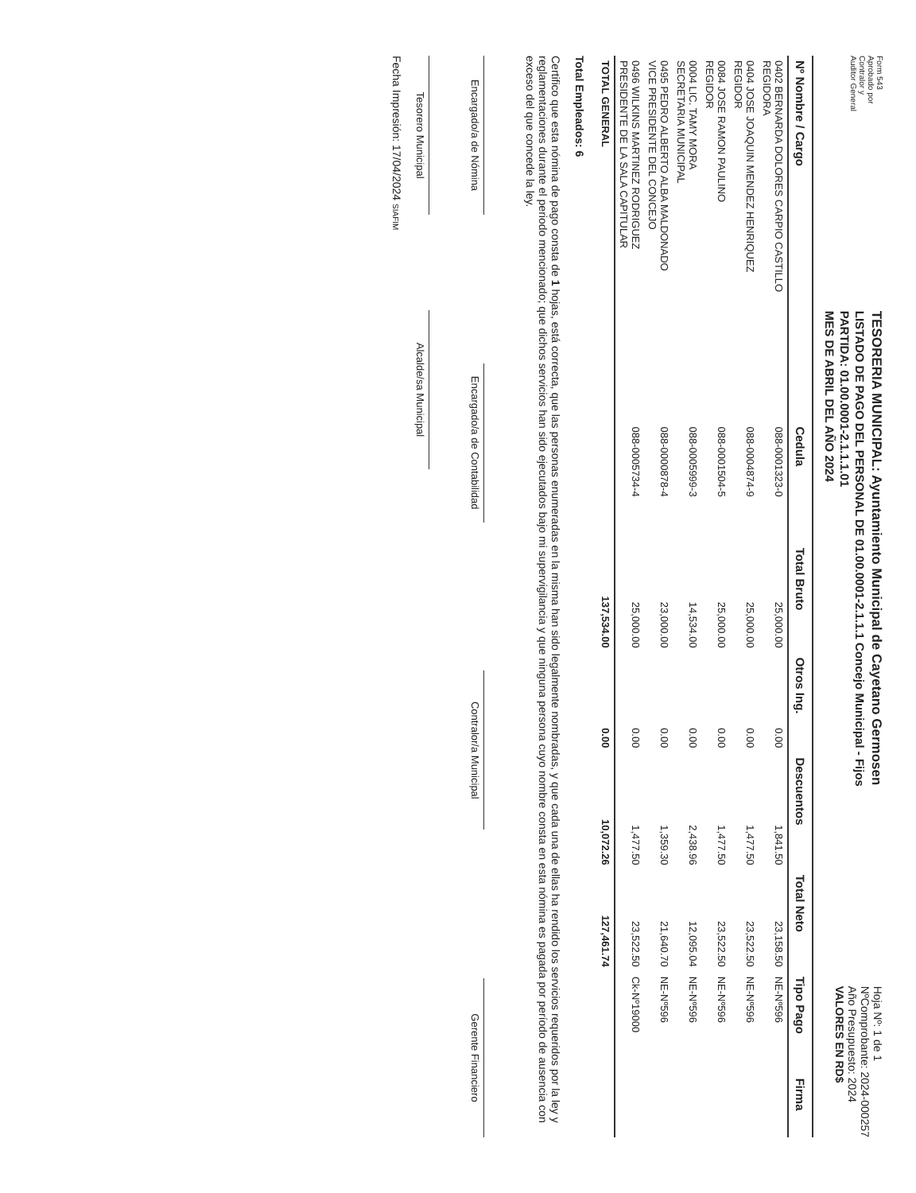Form 543
Aprobado por
Contralor y
Auditor General
TESORERIA MUNICIPAL: Ayuntamiento Municipal de Cayetano Germosen
LISTADO DE PAGO DEL PERSONAL DE 01.00.0001-2.1.1.1 Concejo Municipal - Fijos
PARTIDA: 01.00.0001-2.1.1.1.01
MES DE ABRIL DEL AÑO 2024
Hoja Nº: 1 de 1
NºComprobante: 2024-000257
Año Presupuesto: 2024
VALORES EN RD$
| Nº Nombre / Cargo | Cedula | Total Bruto | Otros Ing. | Descuentos | Total Neto | Tipo Pago | Firma |
| --- | --- | --- | --- | --- | --- | --- | --- |
| 0402 BERNARDA DOLORES CARPIO CASTILLO REGIDORA | 088-0001323-0 | 25,000.00 | 0.00 | 1,841.50 | 23,158.50 | NE-Nº596 | |
| 0404 JOSE JOAQUIN MENDEZ HENRIQUEZ REGIDOR | 088-0004874-9 | 25,000.00 | 0.00 | 1,477.50 | 23,522.50 | NE-Nº596 | |
| 0084 JOSE RAMON PAULINO REGIDOR | 088-0001504-5 | 25,000.00 | 0.00 | 1,477.50 | 23,522.50 | NE-Nº596 | |
| 0004 LIC. TAMY MORA SECRETARIA MUNICIPAL | 088-0005999-3 | 14,534.00 | 0.00 | 2,438.96 | 12,095.04 | NE-Nº596 | |
| 0495 PEDRO ALBERTO ALBA MALDONADO VICE PRESIDENTE DEL CONCEJO | 088-0000878-4 | 23,000.00 | 0.00 | 1,359.30 | 21,640.70 | NE-Nº596 | |
| 0496 WILKINS MARTINEZ RODRIGUEZ PRESIDENTE DE LA SALA CAPITULAR | 088-0005734-4 | 25,000.00 | 0.00 | 1,477.50 | 23,522.50 | Ck-Nº19000 | |
| TOTAL GENERAL | | 137,534.00 | 0.00 | 10,072.26 | 127,461.74 | | |
Total Empleados: 6
Certifico que esta nómina de pago consta de 1 hojas, está correcta, que las personas enumeradas en la misma han sido legalmente nombradas, y que cada una de ellas ha rendido los servicios requeridos por la ley y reglamentaciones durante el periodo mencionado; que dichos servicios han sido ejecutados bajo mi supervigilancia y que ninguna persona cuyo nombre consta en esta nómina es pagada por período de ausencia con exceso del que concede la ley.
Encargado/a de Nómina
Encargado/a de Contabilidad
Contralor/a Municipal
Gerente Financiero
Tesorero Municipal
Alcalde/sa Municipal
Fecha Impresión: 17/04/2024 SIAFIM